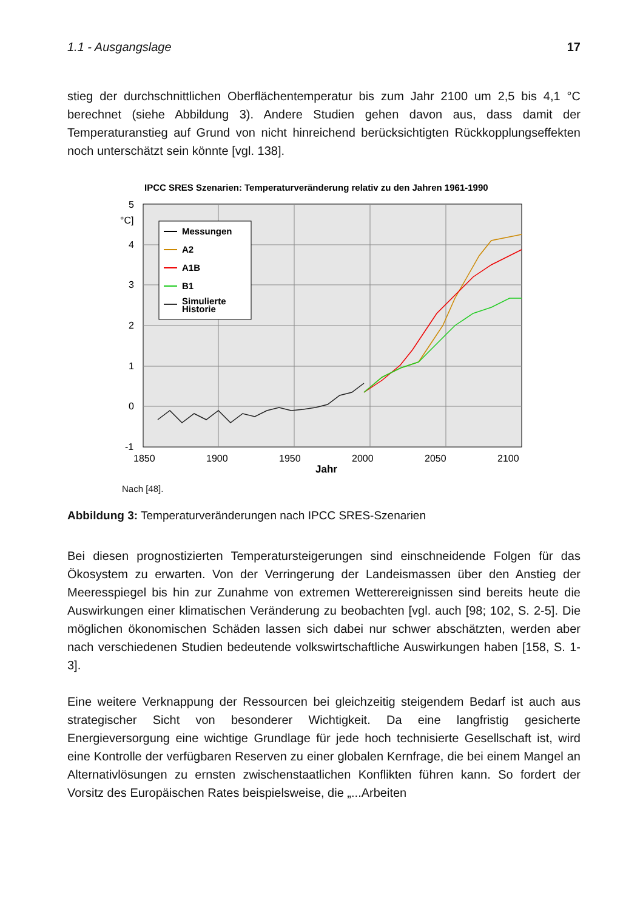1.1 - Ausgangslage 17
stieg der durchschnittlichen Oberflächentemperatur bis zum Jahr 2100 um 2,5 bis 4,1 °C berechnet (siehe Abbildung 3). Andere Studien gehen davon aus, dass damit der Temperaturanstieg auf Grund von nicht hinreichend berücksichtigten Rückkopplungseffekten noch unterschätzt sein könnte [vgl. 138].
IPCC SRES Szenarien: Temperaturveränderung relativ zu den Jahren 1961-1990
5
°C]
4
3
2
1
0
-1
1850
1900
1950
2000
2050
2100
Jahr
Messungen
A2
A1B
B1
Simulierte
Historie
Nach [48].
Abbildung 3: Temperaturveränderungen nach IPCC SRES-Szenarien
Bei diesen prognostizierten Temperatursteigerungen sind einschneidende Folgen für das Ökosystem zu erwarten. Von der Verringerung der Landeismassen über den Anstieg der Meeresspiegel bis hin zur Zunahme von extremen Wetterereignissen sind bereits heute die Auswirkungen einer klimatischen Veränderung zu beobachten [vgl. auch [98; 102, S. 2-5]. Die möglichen ökonomischen Schäden lassen sich dabei nur schwer abschätzten, werden aber nach verschiedenen Studien bedeutende volkswirtschaftliche Auswirkungen haben [158, S. 1-3].
Eine weitere Verknappung der Ressourcen bei gleichzeitig steigendem Bedarf ist auch aus strategischer Sicht von besonderer Wichtigkeit. Da eine langfristig gesicherte Energieversorgung eine wichtige Grundlage für jede hoch technisierte Gesellschaft ist, wird eine Kontrolle der verfügbaren Reserven zu einer globalen Kernfrage, die bei einem Mangel an Alternativlösungen zu ernsten zwischenstaatlichen Konflikten führen kann. So fordert der Vorsitz des Europäischen Rates beispielsweise, die „...Arbeiten